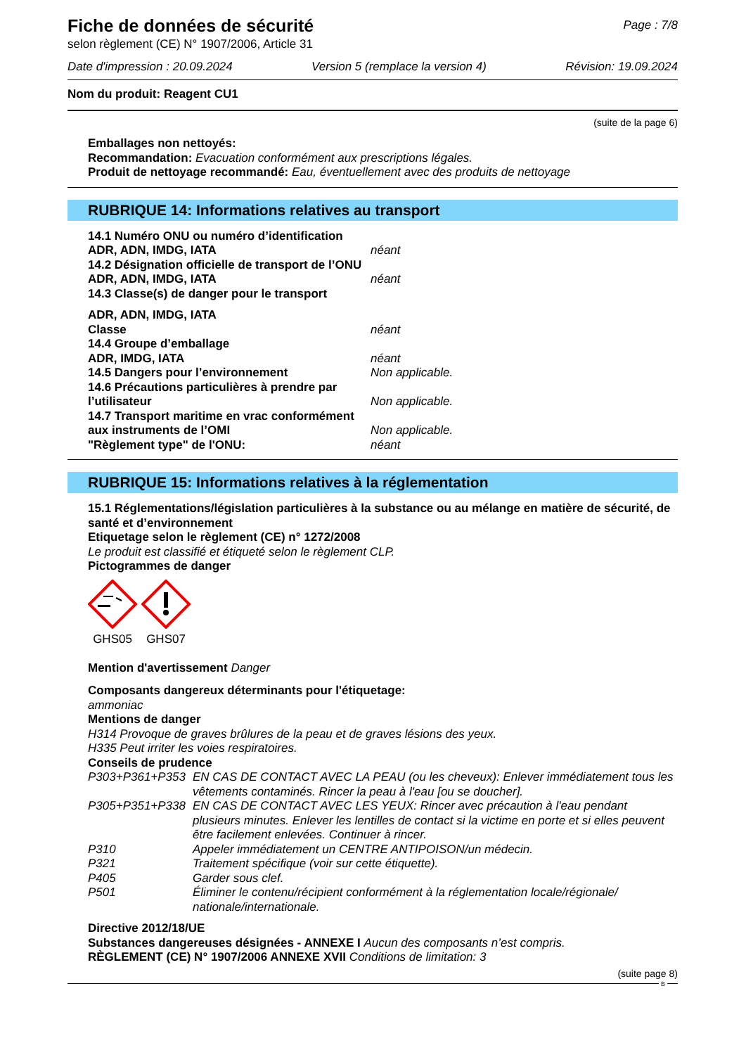Fiche de données de sécurité
Page : 7/8
selon règlement (CE) N° 1907/2006, Article 31
Date d'impression : 20.09.2024 Version 5 (remplace la version 4) Révision: 19.09.2024
Nom du produit: Reagent CU1
(suite de la page 6)
Emballages non nettoyés:
Recommandation: Evacuation conformément aux prescriptions légales.
Produit de nettoyage recommandé: Eau, éventuellement avec des produits de nettoyage
RUBRIQUE 14: Informations relatives au transport
14.1 Numéro ONU ou numéro d’identification
ADR, ADN, IMDG, IATA néant
14.2 Désignation officielle de transport de l’ONU
ADR, ADN, IMDG, IATA néant
14.3 Classe(s) de danger pour le transport
ADR, ADN, IMDG, IATA
Classe néant
14.4 Groupe d’emballage
ADR, IMDG, IATA néant
14.5 Dangers pour l’environnement Non applicable.
14.6 Précautions particulières à prendre par
l’utilisateur Non applicable.
14.7 Transport maritime en vrac conformément
aux instruments de l’OMI Non applicable.
"Règlement type" de l'ONU: néant
RUBRIQUE 15: Informations relatives à la réglementation
15.1 Réglementations/législation particulières à la substance ou au mélange en matière de sécurité, de santé et d’environnement
Etiquetage selon le règlement (CE) n° 1272/2008
Le produit est classifié et étiqueté selon le règlement CLP.
Pictogrammes de danger
GHS05 GHS07
Mention d'avertissement Danger
Composants dangereux déterminants pour l'étiquetage:
ammoniac
Mentions de danger
H314 Provoque de graves brûlures de la peau et de graves lésions des yeux.
H335 Peut irriter les voies respiratoires.
Conseils de prudence
P303+P361+P353 EN CAS DE CONTACT AVEC LA PEAU (ou les cheveux): Enlever immédiatement tous les vêtements contaminés. Rincer la peau à l'eau [ou se doucher].
P305+P351+P338 EN CAS DE CONTACT AVEC LES YEUX: Rincer avec précaution à l'eau pendant plusieurs minutes. Enlever les lentilles de contact si la victime en porte et si elles peuvent être facilement enlevées. Continuer à rincer.
P310 Appeler immédiatement un CENTRE ANTIPOISON/un médecin.
P321 Traitement spécifique (voir sur cette étiquette).
P405 Garder sous clef.
P501 Éliminer le contenu/récipient conformément à la réglementation locale/régionale/ nationale/internationale.
Directive 2012/18/UE
Substances dangereuses désignées - ANNEXE I Aucun des composants n’est compris.
RÈGLEMENT (CE) N° 1907/2006 ANNEXE XVII Conditions de limitation: 3
(suite page 8)
B